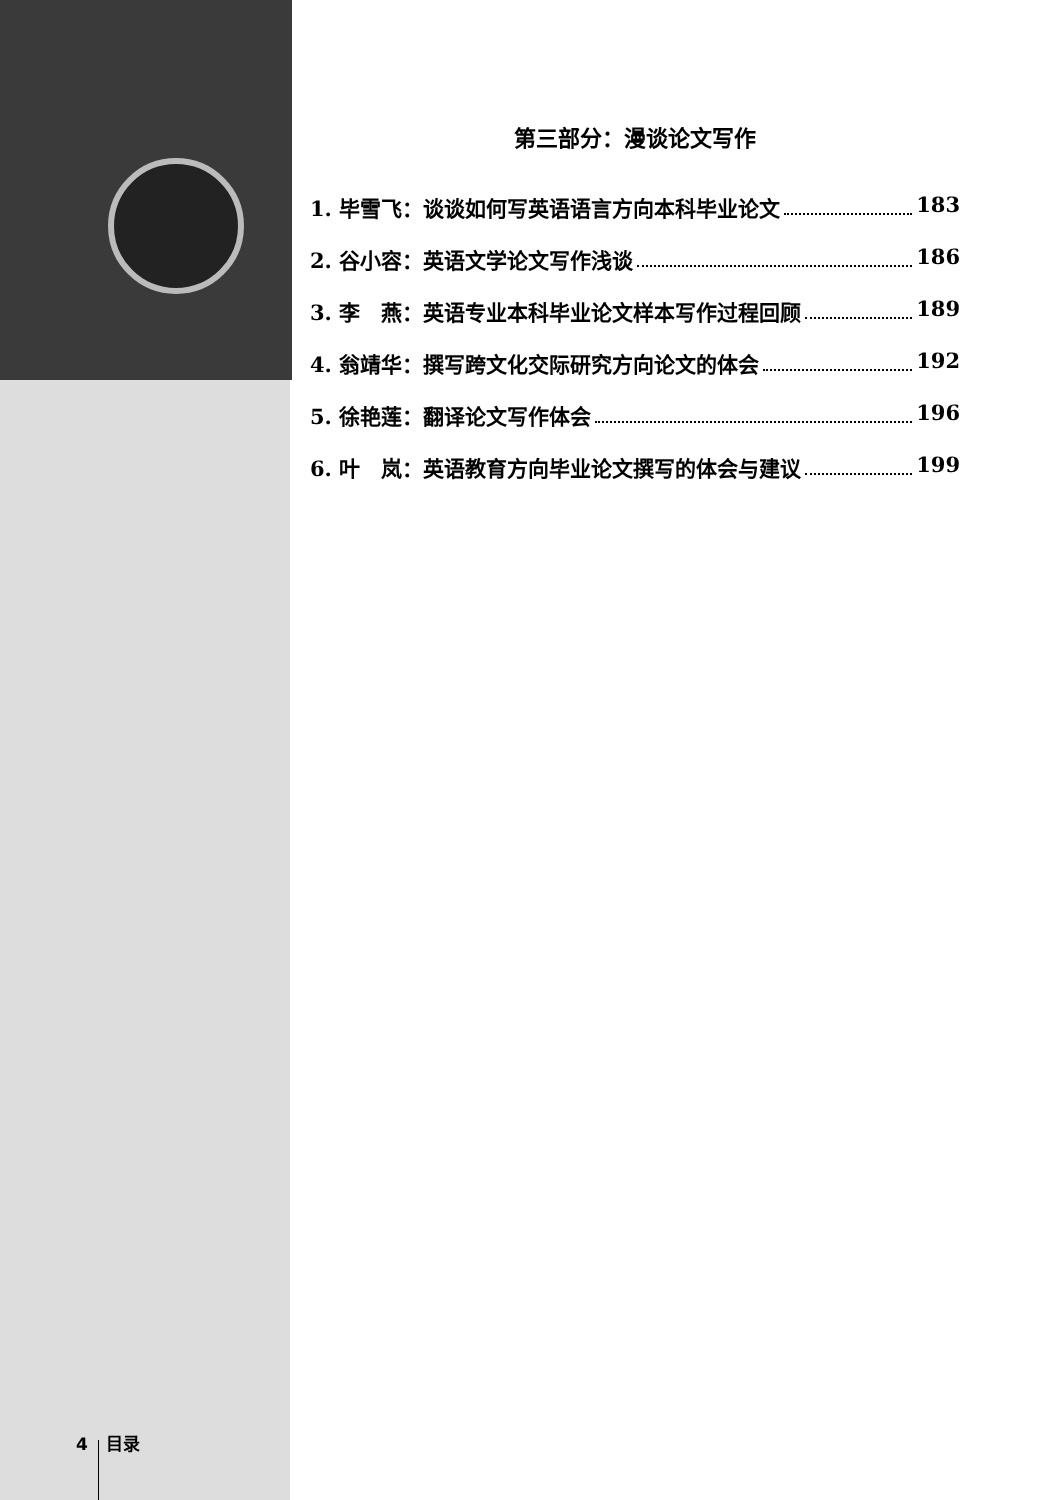第三部分：漫谈论文写作
1. 毕雪飞：谈谈如何写英语语言方向本科毕业论文 183
2. 谷小容：英语文学论文写作浅谈 186
3. 李　燕：英语专业本科毕业论文样本写作过程回顾 189
4. 翁靖华：撰写跨文化交际研究方向论文的体会 192
5. 徐艳莲：翻译论文写作体会 196
6. 叶　岚：英语教育方向毕业论文撰写的体会与建议 199
4 目录